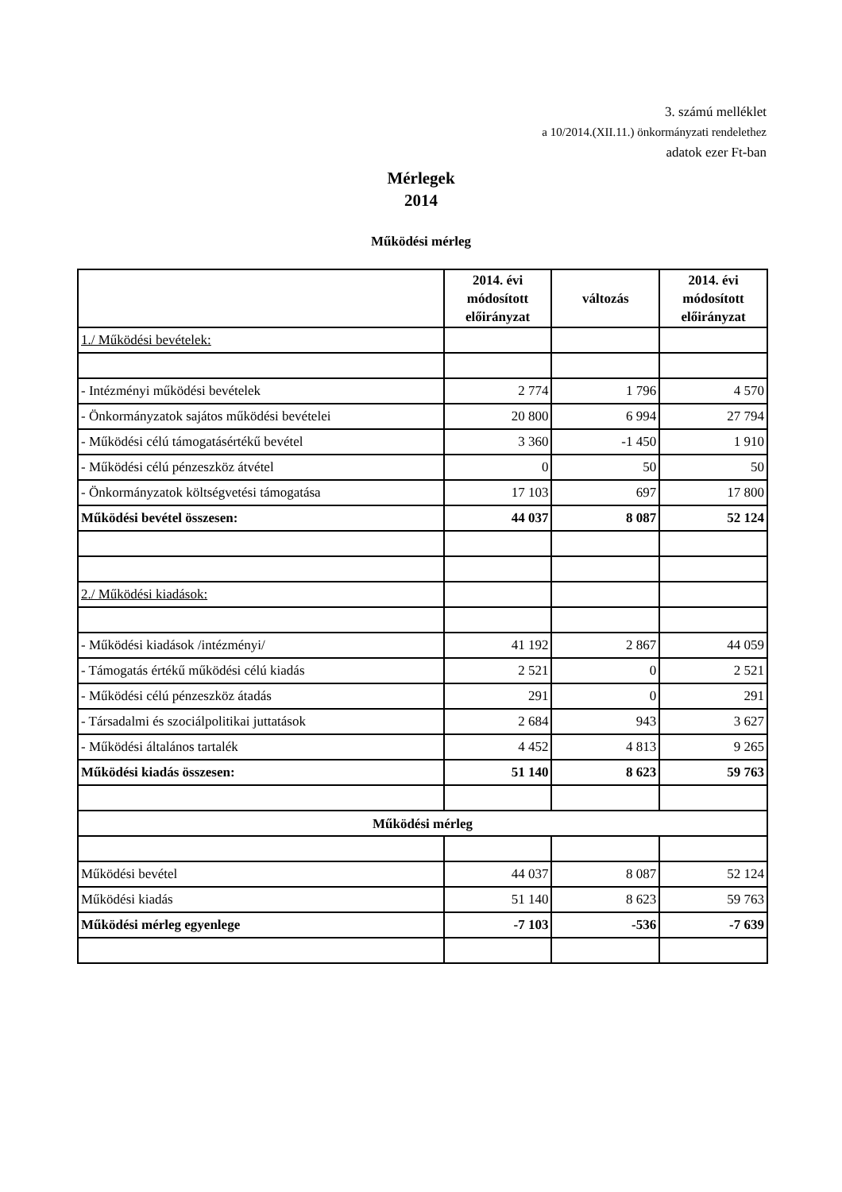3. számú melléklet
a 10/2014.(XII.11.) önkormányzati rendelethez
adatok ezer Ft-ban
Mérlegek
2014
Működési mérleg
| | 2014. évi módosított előirányzat | változás | 2014. évi módosított előirányzat |
| --- | --- | --- | --- |
| 1./ Működési bevételek: | | | |
| - Intézményi működési bevételek | 2 774 | 1 796 | 4 570 |
| - Önkormányzatok sajátos működési bevételei | 20 800 | 6 994 | 27 794 |
| - Működési célú támogatásértékű bevétel | 3 360 | -1 450 | 1 910 |
| - Működési célú pénzeszköz átvétel | 0 | 50 | 50 |
| - Önkormányzatok költségvetési támogatása | 17 103 | 697 | 17 800 |
| Működési bevétel összesen: | 44 037 | 8 087 | 52 124 |
| 2./ Működési kiadások: | | | |
| - Működési kiadások /intézményi/ | 41 192 | 2 867 | 44 059 |
| - Támogatás értékű működési célú kiadás | 2 521 | 0 | 2 521 |
| - Működési célú pénzeszköz átadás | 291 | 0 | 291 |
| - Társadalmi és szociálpolitikai juttatások | 2 684 | 943 | 3 627 |
| - Működési általános tartalék | 4 452 | 4 813 | 9 265 |
| Működési kiadás összesen: | 51 140 | 8 623 | 59 763 |
| Működési mérleg | | | |
| Működési bevétel | 44 037 | 8 087 | 52 124 |
| Működési kiadás | 51 140 | 8 623 | 59 763 |
| Működési mérleg egyenlege | -7 103 | -536 | -7 639 |